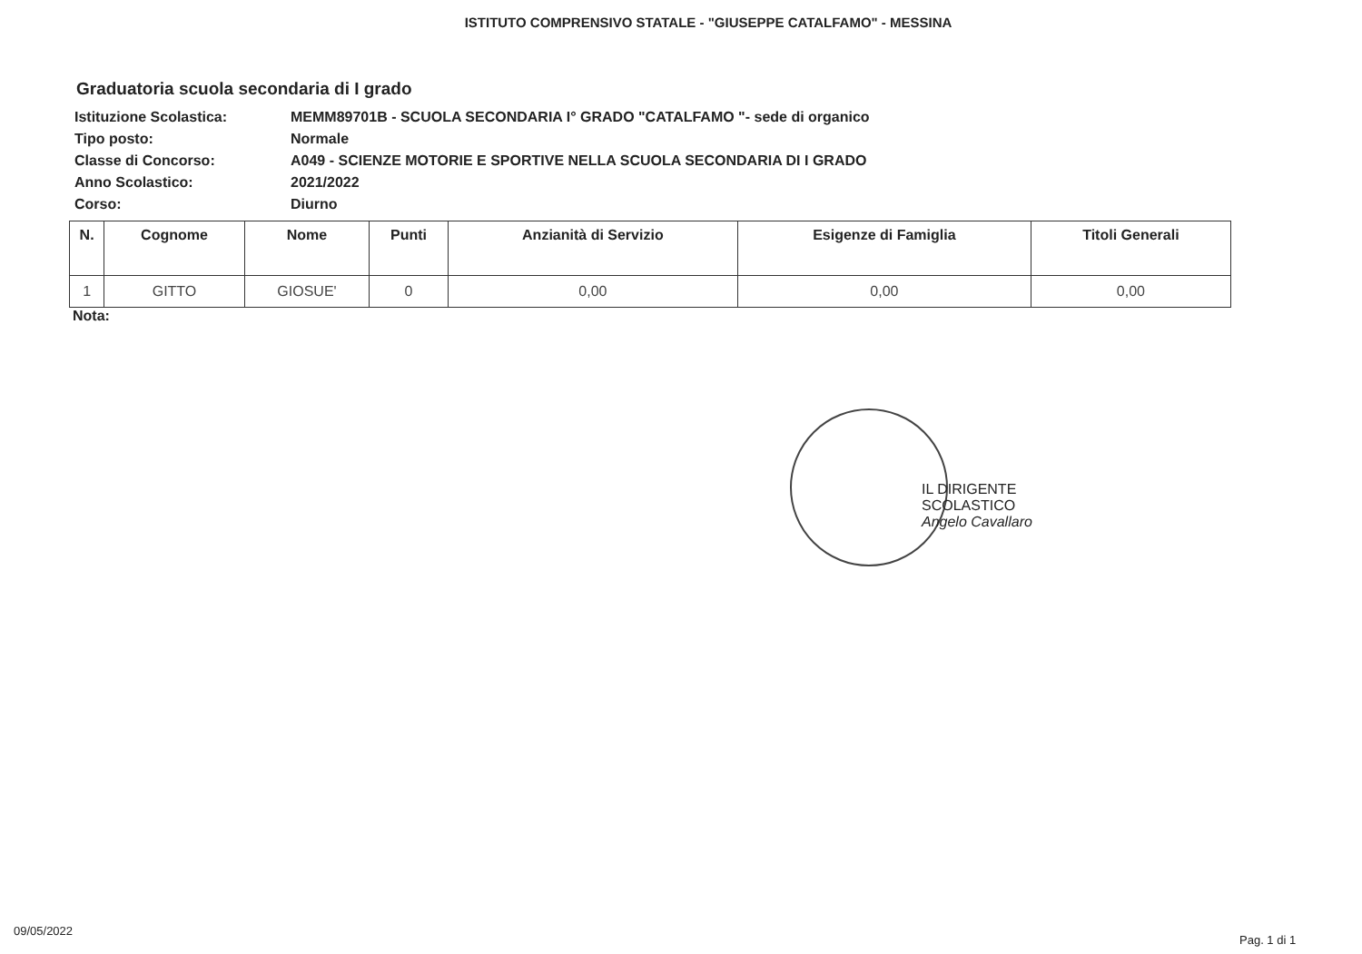ISTITUTO COMPRENSIVO STATALE - "GIUSEPPE CATALFAMO" - MESSINA
Graduatoria scuola secondaria di I grado
| Istituzione Scolastica: | MEMM89701B - SCUOLA SECONDARIA I° GRADO "CATALFAMO "- sede di organico |
| Tipo posto: | Normale |
| Classe di Concorso: | A049 - SCIENZE MOTORIE E SPORTIVE NELLA SCUOLA SECONDARIA DI I GRADO |
| Anno Scolastico: | 2021/2022 |
| Corso: | Diurno |
| N. | Cognome | Nome | Punti | Anzianità di Servizio | Esigenze di Famiglia | Titoli Generali |
| --- | --- | --- | --- | --- | --- | --- |
| 1 | GITTO | GIOSUE' | 0 | 0,00 | 0,00 | 0,00 |
Nota:
IL DIRIGENTE SCOLASTICO
Angelo Cavallaro
09/05/2022
Pag. 1 di 1